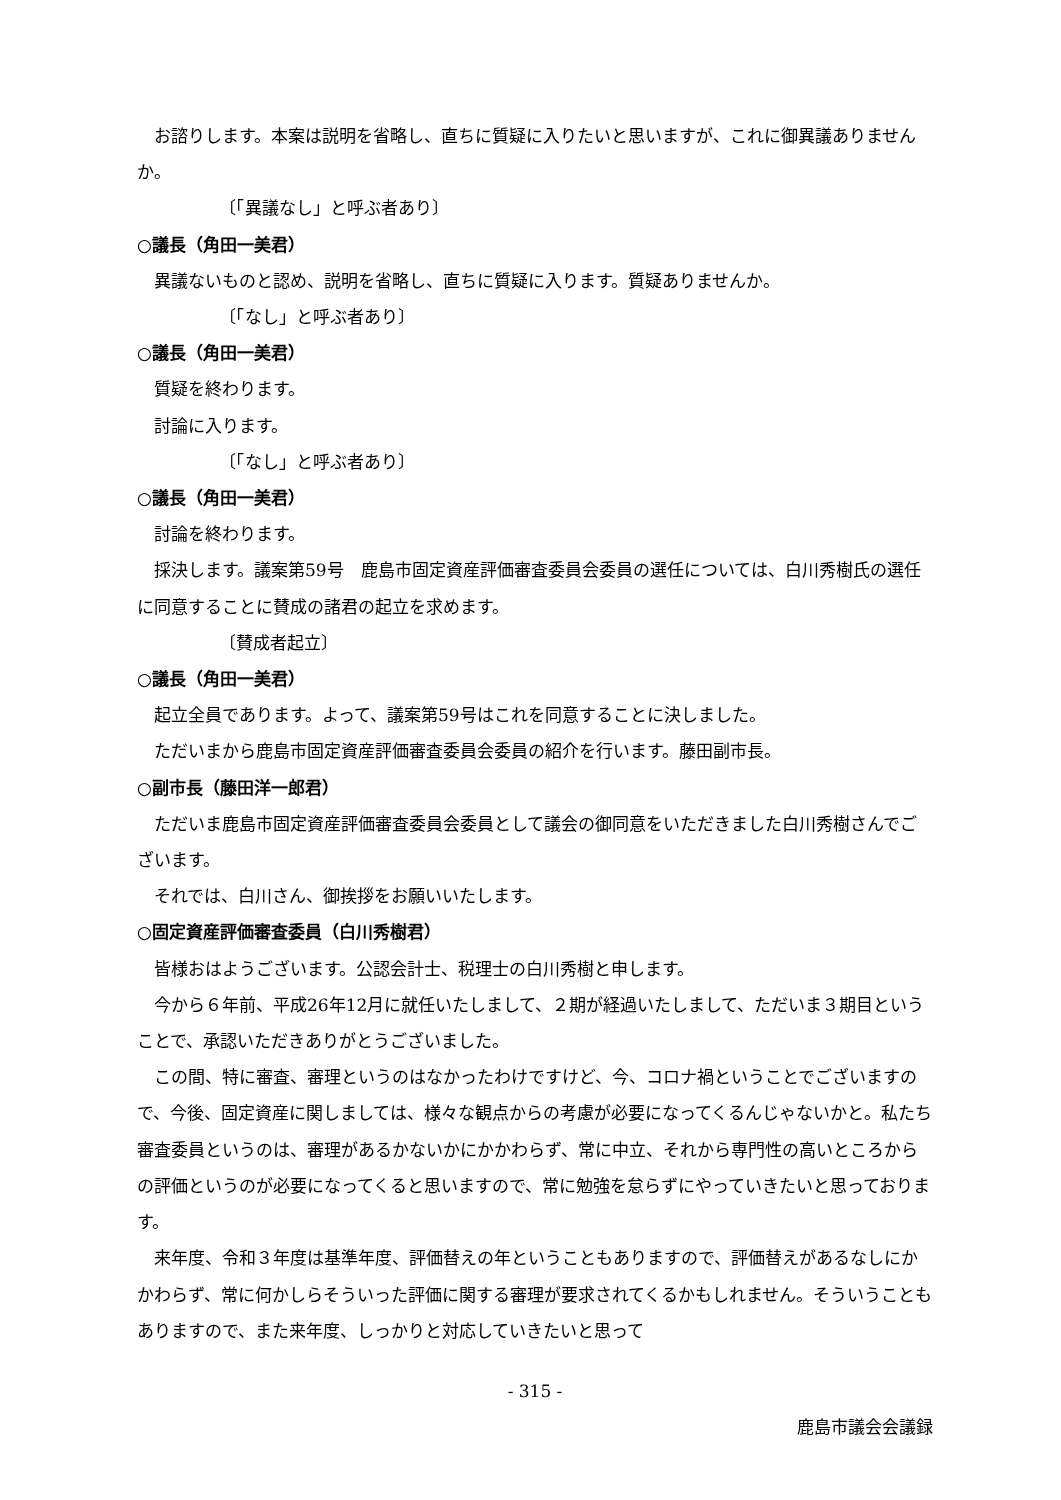お諮りします。本案は説明を省略し、直ちに質疑に入りたいと思いますが、これに御異議ありませんか。
〔「異議なし」と呼ぶ者あり〕
○議長（角田一美君）
異議ないものと認め、説明を省略し、直ちに質疑に入ります。質疑ありませんか。
〔「なし」と呼ぶ者あり〕
○議長（角田一美君）
質疑を終わります。
討論に入ります。
〔「なし」と呼ぶ者あり〕
○議長（角田一美君）
討論を終わります。
採決します。議案第59号　鹿島市固定資産評価審査委員会委員の選任については、白川秀樹氏の選任に同意することに賛成の諸君の起立を求めます。
〔賛成者起立〕
○議長（角田一美君）
起立全員であります。よって、議案第59号はこれを同意することに決しました。
ただいまから鹿島市固定資産評価審査委員会委員の紹介を行います。藤田副市長。
○副市長（藤田洋一郎君）
ただいま鹿島市固定資産評価審査委員会委員として議会の御同意をいただきました白川秀樹さんでございます。
それでは、白川さん、御挨拶をお願いいたします。
○固定資産評価審査委員（白川秀樹君）
皆様おはようございます。公認会計士、税理士の白川秀樹と申します。
今から６年前、平成26年12月に就任いたしまして、２期が経過いたしまして、ただいま３期目ということで、承認いただきありがとうございました。
この間、特に審査、審理というのはなかったわけですけど、今、コロナ禍ということでございますので、今後、固定資産に関しましては、様々な観点からの考慮が必要になってくるんじゃないかと。私たち審査委員というのは、審理があるかないかにかかわらず、常に中立、それから専門性の高いところからの評価というのが必要になってくると思いますので、常に勉強を怠らずにやっていきたいと思っております。
来年度、令和３年度は基準年度、評価替えの年ということもありますので、評価替えがあるなしにかかわらず、常に何かしらそういった評価に関する審理が要求されてくるかもしれません。そういうこともありますので、また来年度、しっかりと対応していきたいと思って
- 315 -
鹿島市議会会議録